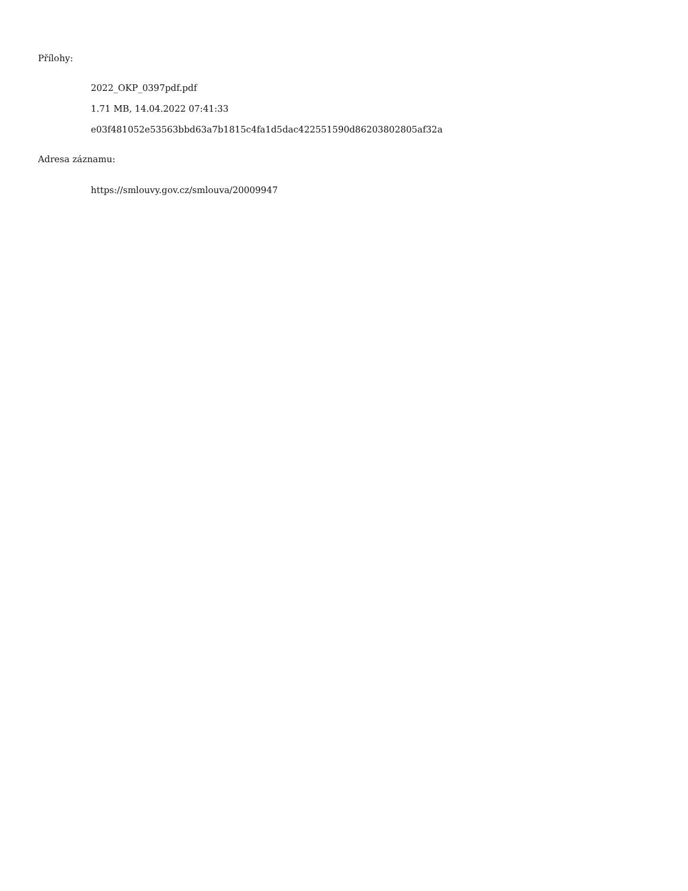Přílohy:
2022_OKP_0397pdf.pdf
1.71 MB, 14.04.2022 07:41:33
e03f481052e53563bbd63a7b1815c4fa1d5dac422551590d86203802805af32a
Adresa záznamu:
https://smlouvy.gov.cz/smlouva/20009947